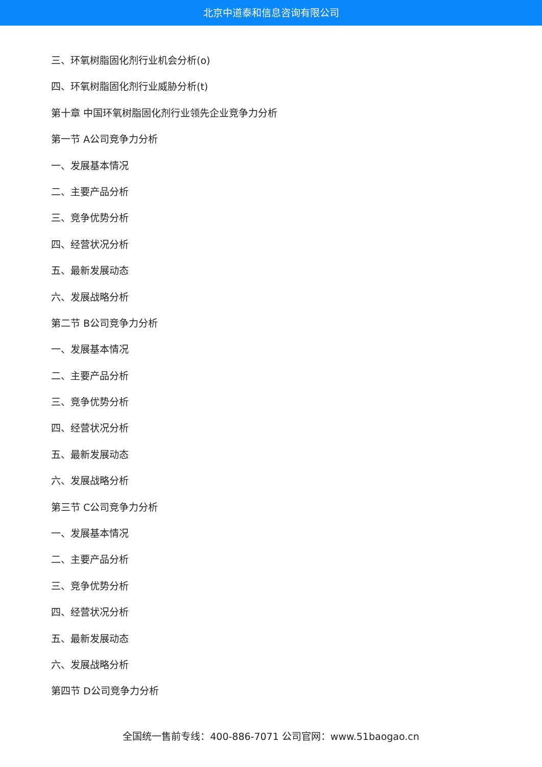北京中道泰和信息咨询有限公司
三、环氧树脂固化剂行业机会分析(o)
四、环氧树脂固化剂行业威胁分析(t)
第十章 中国环氧树脂固化剂行业领先企业竞争力分析
第一节 A公司竞争力分析
一、发展基本情况
二、主要产品分析
三、竞争优势分析
四、经营状况分析
五、最新发展动态
六、发展战略分析
第二节 B公司竞争力分析
一、发展基本情况
二、主要产品分析
三、竞争优势分析
四、经营状况分析
五、最新发展动态
六、发展战略分析
第三节 C公司竞争力分析
一、发展基本情况
二、主要产品分析
三、竞争优势分析
四、经营状况分析
五、最新发展动态
六、发展战略分析
第四节 D公司竞争力分析
全国统一售前专线：400-886-7071 公司官网：www.51baogao.cn